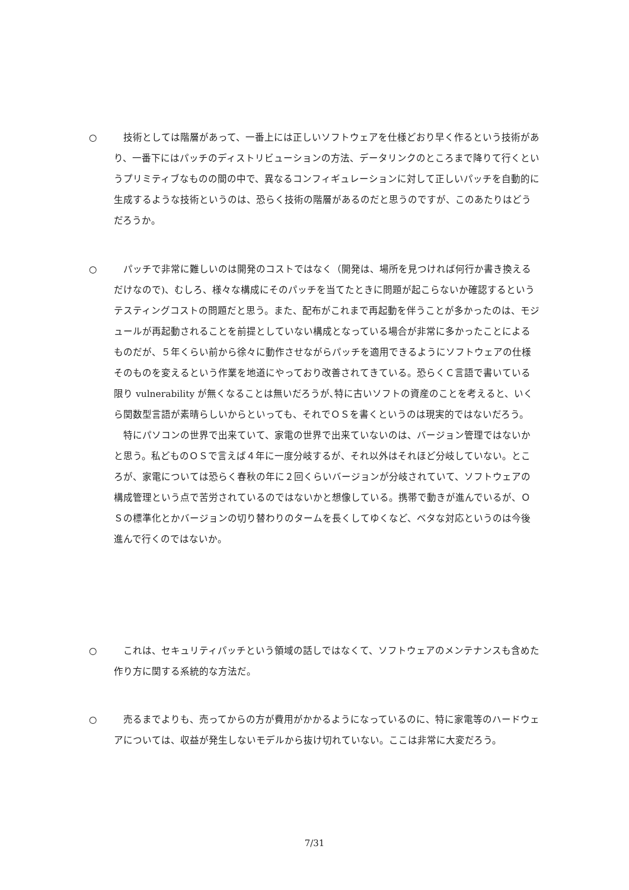○
　技術としては階層があって、一番上には正しいソフトウェアを仕様どおり早く作るという技術があり、一番下にはパッチのディストリビューションの方法、データリンクのところまで降りて行くというプリミティブなものの間の中で、異なるコンフィギュレーションに対して正しいパッチを自動的に生成するような技術というのは、恐らく技術の階層があるのだと思うのですが、このあたりはどうだろうか。
○
　パッチで非常に難しいのは開発のコストではなく（開発は、場所を見つければ何行か書き換えるだけなので)、むしろ、様々な構成にそのパッチを当てたときに問題が起こらないか確認するというテスティングコストの問題だと思う。また、配布がこれまで再起動を伴うことが多かったのは、モジュールが再起動されることを前提としていない構成となっている場合が非常に多かったことによるものだが、５年くらい前から徐々に動作させながらパッチを適用できるようにソフトウェアの仕様そのものを変えるという作業を地道にやっており改善されてきている。恐らくＣ言語で書いている限り vulnerability が無くなることは無いだろうが､特に古いソフトの資産のことを考えると、いくら関数型言語が素晴らしいからといっても、それでＯＳを書くというのは現実的ではないだろう。
　特にパソコンの世界で出来ていて、家電の世界で出来ていないのは、バージョン管理ではないかと思う。私どものＯＳで言えば４年に一度分岐するが、それ以外はそれほど分岐していない。ところが、家電については恐らく春秋の年に２回くらいバージョンが分岐されていて、ソフトウェアの構成管理という点で苦労されているのではないかと想像している。携帯で動きが進んでいるが、ＯＳの標準化とかバージョンの切り替わりのタームを長くしてゆくなど、ベタな対応というのは今後進んで行くのではないか。
○
　これは、セキュリティパッチという領域の話しではなくて、ソフトウェアのメンテナンスも含めた作り方に関する系統的な方法だ。
○
　売るまでよりも、売ってからの方が費用がかかるようになっているのに、特に家電等のハードウェアについては、収益が発生しないモデルから抜け切れていない。ここは非常に大変だろう。
7/31